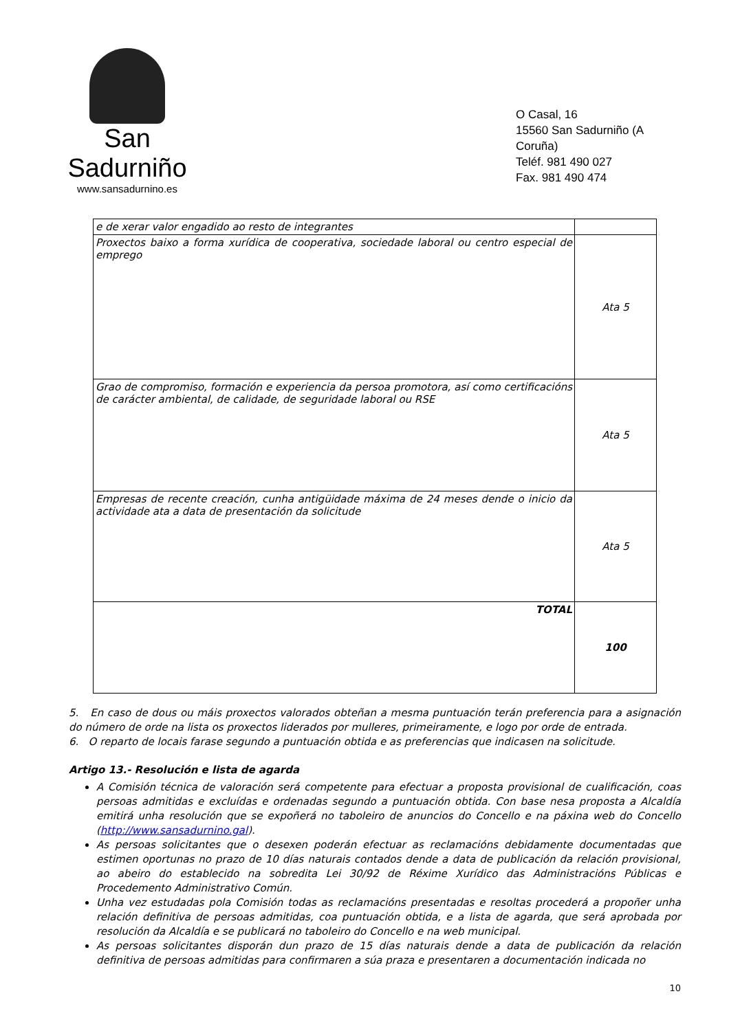San Sadurniño
www.sansadurnino.es
O Casal, 16
15560 San Sadurniño (A Coruña)
Teléf. 981 490 027
Fax. 981 490 474
| e de xerar valor engadido ao resto de integrantes | |
| Proxectos baixo a forma xurídica de cooperativa, sociedade laboral ou centro especial de emprego | Ata 5 |
| Grao de compromiso, formación e experiencia da persoa promotora, así como certificacións de carácter ambiental, de calidade, de seguridade laboral ou RSE | Ata 5 |
| Empresas de recente creación, cunha antigüidade máxima de 24 meses dende o inicio da actividade ata a data de presentación da solicitude | Ata 5 |
| TOTAL | 100 |
5. En caso de dous ou máis proxectos valorados obteñan a mesma puntuación terán preferencia para a asignación do número de orde na lista os proxectos liderados por mulleres, primeiramente, e logo por orde de entrada.
6. O reparto de locais farase segundo a puntuación obtida e as preferencias que indicasen na solicitude.
Artigo 13.- Resolución e lista de agarda
A Comisión técnica de valoración será competente para efectuar a proposta provisional de cualificación, coas persoas admitidas e excluídas e ordenadas segundo a puntuación obtida. Con base nesa proposta a Alcaldía emitirá unha resolución que se expoñerá no taboleiro de anuncios do Concello e na páxina web do Concello (http://www.sansadurnino.gal).
As persoas solicitantes que o desexen poderán efectuar as reclamacións debidamente documentadas que estimen oportunas no prazo de 10 días naturais contados dende a data de publicación da relación provisional, ao abeiro do establecido na sobredita Lei 30/92 de Réxime Xurídico das Administracións Públicas e Procedemento Administrativo Común.
Unha vez estudadas pola Comisión todas as reclamacións presentadas e resoltas procederá a propoñer unha relación definitiva de persoas admitidas, coa puntuación obtida, e a lista de agarda, que será aprobada por resolución da Alcaldía e se publicará no taboleiro do Concello e na web municipal.
As persoas solicitantes disporán dun prazo de 15 días naturais dende a data de publicación da relación definitiva de persoas admitidas para confirmaren a súa praza e presentaren a documentación indicada no
10